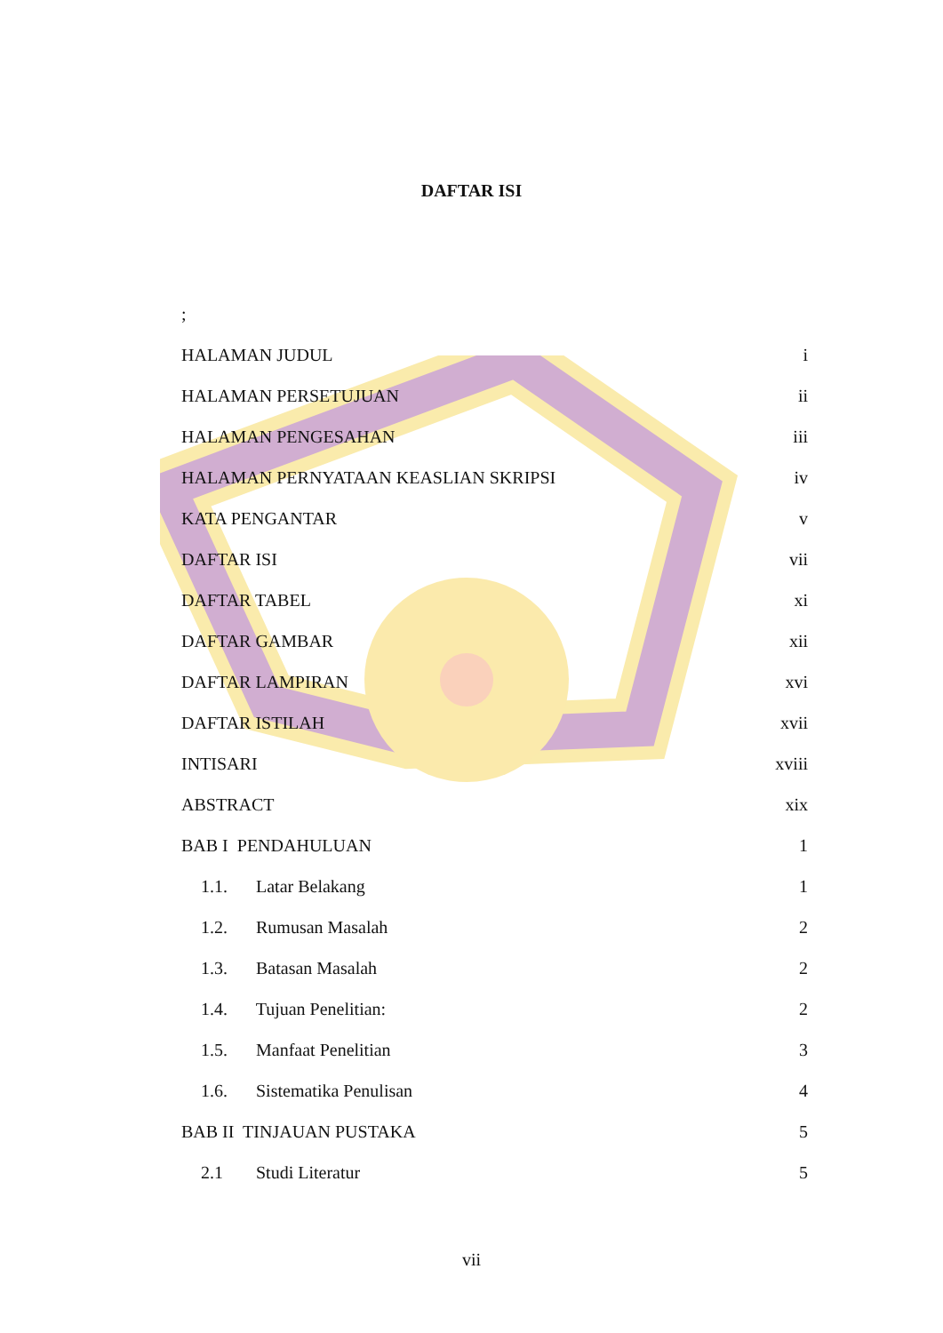DAFTAR ISI
;
HALAMAN JUDUL i
HALAMAN PERSETUJUAN ii
HALAMAN PENGESAHAN iii
HALAMAN PERNYATAAN KEASLIAN SKRIPSI iv
KATA PENGANTAR v
DAFTAR ISI vii
DAFTAR TABEL xi
DAFTAR GAMBAR xii
DAFTAR LAMPIRAN xvi
DAFTAR ISTILAH xvii
INTISARI xviii
ABSTRACT xix
BAB I PENDAHULUAN 1
1.1. Latar Belakang 1
1.2. Rumusan Masalah 2
1.3. Batasan Masalah 2
1.4. Tujuan Penelitian: 2
1.5. Manfaat Penelitian 3
1.6. Sistematika Penulisan 4
BAB II TINJAUAN PUSTAKA 5
2.1 Studi Literatur 5
vii